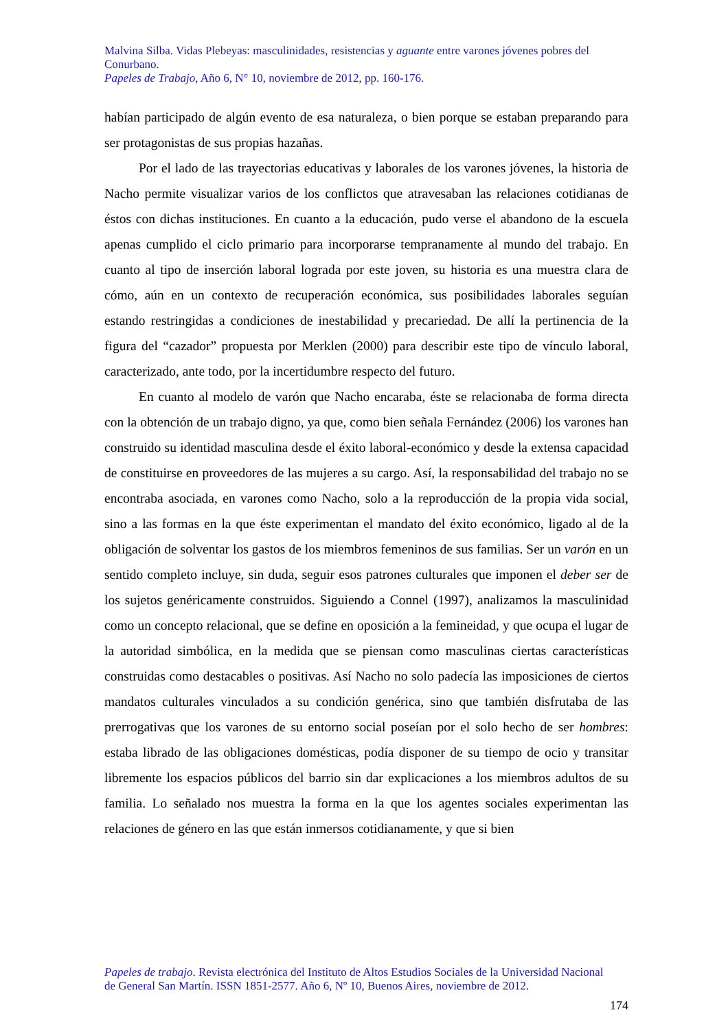Malvina Silba. Vidas Plebeyas: masculinidades, resistencias y aguante entre varones jóvenes pobres del Conurbano.
Papeles de Trabajo, Año 6, N° 10, noviembre de 2012, pp. 160-176.
habían participado de algún evento de esa naturaleza, o bien porque se estaban preparando para ser protagonistas de sus propias hazañas.
Por el lado de las trayectorias educativas y laborales de los varones jóvenes, la historia de Nacho permite visualizar varios de los conflictos que atravesaban las relaciones cotidianas de éstos con dichas instituciones. En cuanto a la educación, pudo verse el abandono de la escuela apenas cumplido el ciclo primario para incorporarse tempranamente al mundo del trabajo. En cuanto al tipo de inserción laboral lograda por este joven, su historia es una muestra clara de cómo, aún en un contexto de recuperación económica, sus posibilidades laborales seguían estando restringidas a condiciones de inestabilidad y precariedad. De allí la pertinencia de la figura del “cazador” propuesta por Merklen (2000) para describir este tipo de vínculo laboral, caracterizado, ante todo, por la incertidumbre respecto del futuro.
En cuanto al modelo de varón que Nacho encaraba, éste se relacionaba de forma directa con la obtención de un trabajo digno, ya que, como bien señala Fernández (2006) los varones han construido su identidad masculina desde el éxito laboral-económico y desde la extensa capacidad de constituirse en proveedores de las mujeres a su cargo. Así, la responsabilidad del trabajo no se encontraba asociada, en varones como Nacho, solo a la reproducción de la propia vida social, sino a las formas en la que éste experimentan el mandato del éxito económico, ligado al de la obligación de solventar los gastos de los miembros femeninos de sus familias. Ser un varón en un sentido completo incluye, sin duda, seguir esos patrones culturales que imponen el deber ser de los sujetos genéricamente construidos. Siguiendo a Connel (1997), analizamos la masculinidad como un concepto relacional, que se define en oposición a la femineidad, y que ocupa el lugar de la autoridad simbólica, en la medida que se piensan como masculinas ciertas características construidas como destacables o positivas. Así Nacho no solo padecía las imposiciones de ciertos mandatos culturales vinculados a su condición genérica, sino que también disfrutaba de las prerrogativas que los varones de su entorno social poseían por el solo hecho de ser hombres: estaba librado de las obligaciones domésticas, podía disponer de su tiempo de ocio y transitar libremente los espacios públicos del barrio sin dar explicaciones a los miembros adultos de su familia. Lo señalado nos muestra la forma en la que los agentes sociales experimentan las relaciones de género en las que están inmersos cotidianamente, y que si bien
Papeles de trabajo. Revista electrónica del Instituto de Altos Estudios Sociales de la Universidad Nacional de General San Martín. ISSN 1851-2577. Año 6, Nº 10, Buenos Aires, noviembre de 2012.
174